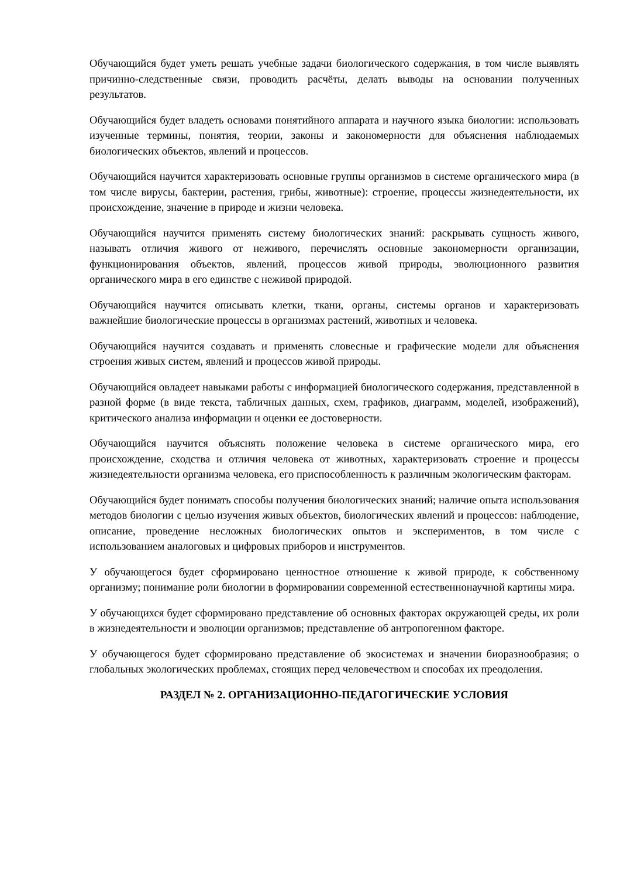Обучающийся будет уметь решать учебные задачи биологического содержания, в том числе выявлять причинно-следственные связи, проводить расчёты, делать выводы на основании полученных результатов.
Обучающийся будет владеть основами понятийного аппарата и научного языка биологии: использовать изученные термины, понятия, теории, законы и закономерности для объяснения наблюдаемых биологических объектов, явлений и процессов.
Обучающийся научится характеризовать основные группы организмов в системе органического мира (в том числе вирусы, бактерии, растения, грибы, животные): строение, процессы жизнедеятельности, их происхождение, значение в природе и жизни человека.
Обучающийся научится применять систему биологических знаний: раскрывать сущность живого, называть отличия живого от неживого, перечислять основные закономерности организации, функционирования объектов, явлений, процессов живой природы, эволюционного развития органического мира в его единстве с неживой природой.
Обучающийся научится описывать клетки, ткани, органы, системы органов и характеризовать важнейшие биологические процессы в организмах растений, животных и человека.
Обучающийся научится создавать и применять словесные и графические модели для объяснения строения живых систем, явлений и процессов живой природы.
Обучающийся овладеет навыками работы с информацией биологического содержания, представленной в разной форме (в виде текста, табличных данных, схем, графиков, диаграмм, моделей, изображений), критического анализа информации и оценки ее достоверности.
Обучающийся научится объяснять положение человека в системе органического мира, его происхождение, сходства и отличия человека от животных, характеризовать строение и процессы жизнедеятельности организма человека, его приспособленность к различным экологическим факторам.
Обучающийся будет понимать способы получения биологических знаний; наличие опыта использования методов биологии с целью изучения живых объектов, биологических явлений и процессов: наблюдение, описание, проведение несложных биологических опытов и экспериментов, в том числе с использованием аналоговых и цифровых приборов и инструментов.
У обучающегося будет сформировано ценностное отношение к живой природе, к собственному организму; понимание роли биологии в формировании современной естественнонаучной картины мира.
У обучающихся будет сформировано представление об основных факторах окружающей среды, их роли в жизнедеятельности и эволюции организмов; представление об антропогенном факторе.
У обучающегося будет сформировано представление об экосистемах и значении биоразнообразия; о глобальных экологических проблемах, стоящих перед человечеством и способах их преодоления.
РАЗДЕЛ № 2. ОРГАНИЗАЦИОННО-ПЕДАГОГИЧЕСКИЕ УСЛОВИЯ